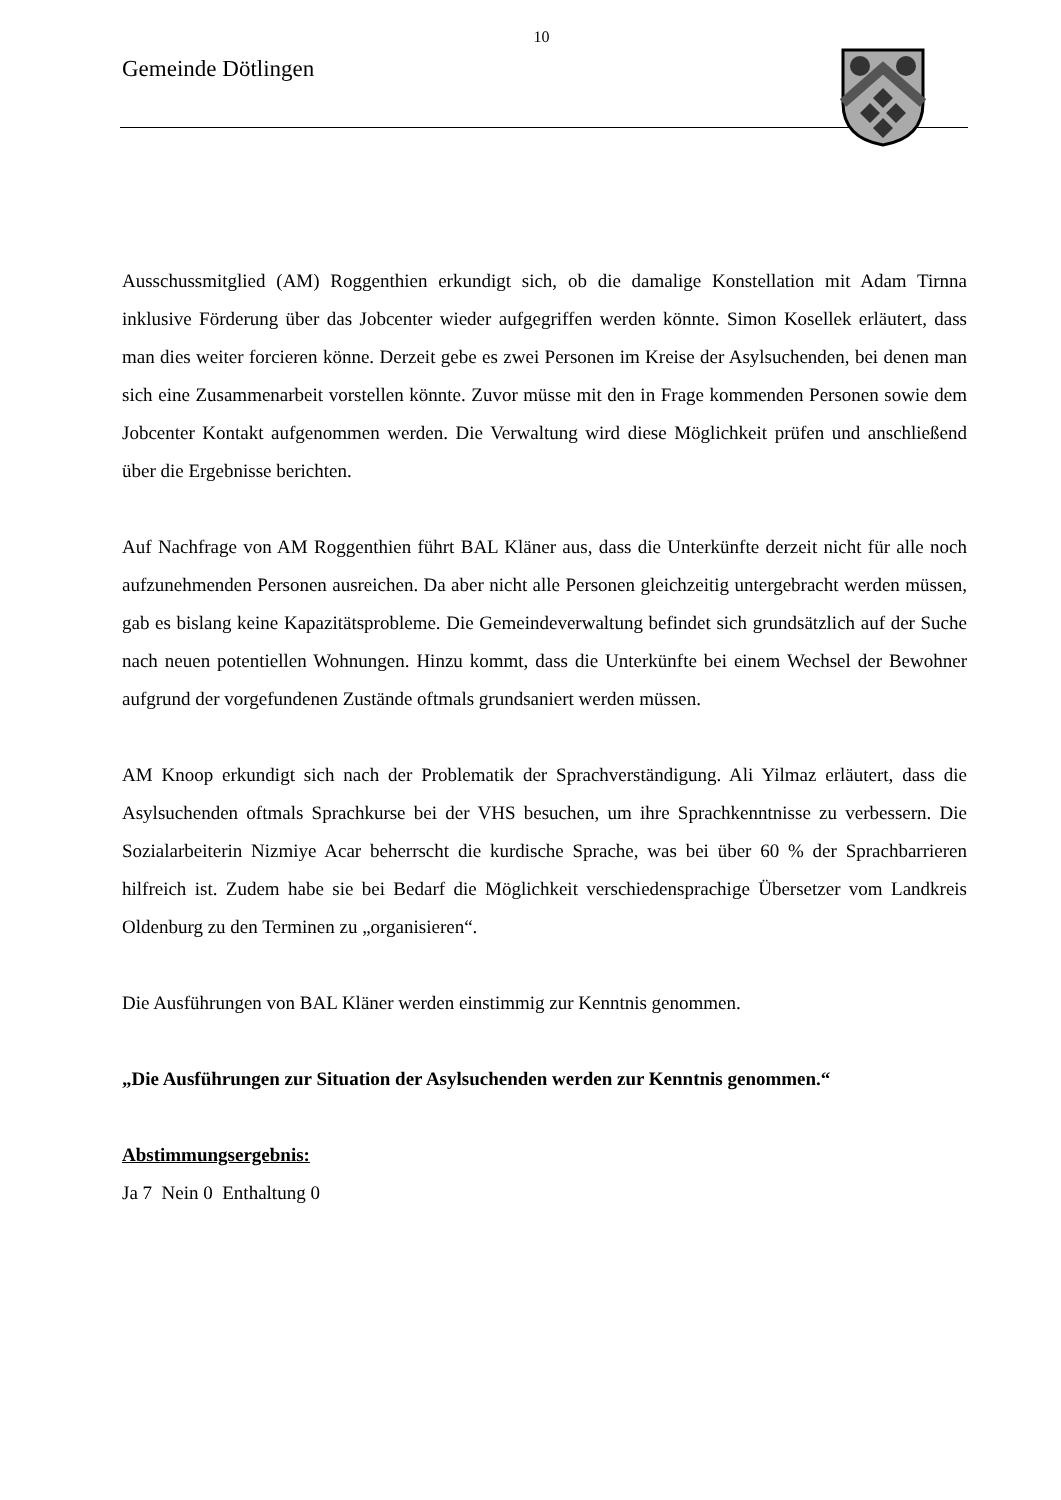10
Gemeinde Dötlingen
Ausschussmitglied (AM) Roggenthien erkundigt sich, ob die damalige Konstellation mit Adam Tirnna inklusive Förderung über das Jobcenter wieder aufgegriffen werden könnte. Simon Kosellek erläutert, dass man dies weiter forcieren könne. Derzeit gebe es zwei Personen im Kreise der Asylsuchenden, bei denen man sich eine Zusammenarbeit vorstellen könnte. Zuvor müsse mit den in Frage kommenden Personen sowie dem Jobcenter Kontakt aufgenommen werden. Die Verwaltung wird diese Möglichkeit prüfen und anschließend über die Ergebnisse berichten.
Auf Nachfrage von AM Roggenthien führt BAL Kläner aus, dass die Unterkünfte derzeit nicht für alle noch aufzunehmenden Personen ausreichen. Da aber nicht alle Personen gleichzeitig untergebracht werden müssen, gab es bislang keine Kapazitätsprobleme. Die Gemeindeverwaltung befindet sich grundsätzlich auf der Suche nach neuen potentiellen Wohnungen. Hinzu kommt, dass die Unterkünfte bei einem Wechsel der Bewohner aufgrund der vorgefundenen Zustände oftmals grundsaniert werden müssen.
AM Knoop erkundigt sich nach der Problematik der Sprachverständigung. Ali Yilmaz erläutert, dass die Asylsuchenden oftmals Sprachkurse bei der VHS besuchen, um ihre Sprachkenntnisse zu verbessern. Die Sozialarbeiterin Nizmiye Acar beherrscht die kurdische Sprache, was bei über 60 % der Sprachbarrieren hilfreich ist. Zudem habe sie bei Bedarf die Möglichkeit verschiedensprachige Übersetzer vom Landkreis Oldenburg zu den Terminen zu „organisieren“.
Die Ausführungen von BAL Kläner werden einstimmig zur Kenntnis genommen.
„Die Ausführungen zur Situation der Asylsuchenden werden zur Kenntnis genommen.“
Abstimmungsergebnis:
Ja 7 Nein 0 Enthaltung 0